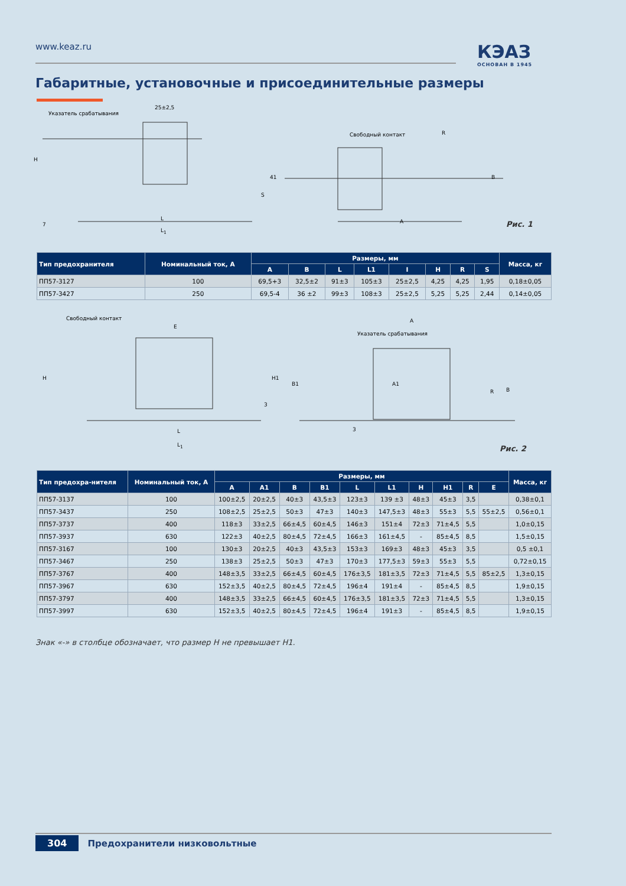www.keaz.ru КЭАЗ
ОСНОВАН В 1945
Габаритные, установочные и присоединительные размеры
Указатель срабатывания
25±2,5
Свободный контакт R
L
L<sub>1</sub>
A 7
H
41
S
B
Рис. 1
| Тип предохранителя | Номинальный ток, А | Размеры, мм | | | | | | | | Масса, кг |
| --- | --- | --- | --- | --- | --- | --- | --- | --- | --- | --- |
| | | A | B | L | L1 | I | H | R | S | |
| ПП57-3127 | 100 | 69,5+3 | 32,5±2 | 91±3 | 105±3 | 25±2,5 | 4,25 | 4,25 | 1,95 | 0,18±0,05 |
| ПП57-3427 | 250 | 69,5-4 | 36 ±2 | 99±3 | 108±3 | 25±2,5 | 5,25 | 5,25 | 2,44 | 0,14±0,05 |
Свободный контакт
E
A
Указатель срабатывания
H H1
B1 A1
R B
3
3 L
L<sub>1</sub>
Рис. 2
| Тип предохра-нителя | Номинальный ток, А | Размеры, мм | | | | | | | | | | Масса, кг |
| --- | --- | --- | --- | --- | --- | --- | --- | --- | --- | --- | --- | --- |
| | | A | A1 | B | B1 | L | L1 | H | H1 | R | E | |
| ПП57-3137 | 100 | 100±2,5 | 20±2,5 | 40±3 | 43,5±3 | 123±3 | 139 ±3 | 48±3 | 45±3 | 3,5 | | 0,38±0,1 |
| ПП57-3437 | 250 | 108±2,5 | 25±2,5 | 50±3 | 47±3 | 140±3 | 147,5±3 | 48±3 | 55±3 | 5,5 | 55±2,5 | 0,56±0,1 |
| ПП57-3737 | 400 | 118±3 | 33±2,5 | 66±4,5 | 60±4,5 | 146±3 | 151±4 | 72±3 | 71±4,5 | 5,5 | | 1,0±0,15 |
| ПП57-3937 | 630 | 122±3 | 40±2,5 | 80±4,5 | 72±4,5 | 166±3 | 161±4,5 | - | 85±4,5 | 8,5 | | 1,5±0,15 |
| ПП57-3167 | 100 | 130±3 | 20±2,5 | 40±3 | 43,5±3 | 153±3 | 169±3 | 48±3 | 45±3 | 3,5 | | 0,5 ±0,1 |
| ПП57-3467 | 250 | 138±3 | 25±2,5 | 50±3 | 47±3 | 170±3 | 177,5±3 | 59±3 | 55±3 | 5,5 | | 0,72±0,15 |
| ПП57-3767 | 400 | 148±3,5 | 33±2,5 | 66±4,5 | 60±4,5 | 176±3,5 | 181±3,5 | 72±3 | 71±4,5 | 5,5 | 85±2,5 | 1,3±0,15 |
| ПП57-3967 | 630 | 152±3,5 | 40±2,5 | 80±4,5 | 72±4,5 | 196±4 | 191±4 | - | 85±4,5 | 8,5 | | 1,9±0,15 |
| ПП57-3797 | 400 | 148±3,5 | 33±2,5 | 66±4,5 | 60±4,5 | 176±3,5 | 181±3,5 | 72±3 | 71±4,5 | 5,5 | | 1,3±0,15 |
| ПП57-3997 | 630 | 152±3,5 | 40±2,5 | 80±4,5 | 72±4,5 | 196±4 | 191±3 | - | 85±4,5 | 8,5 | | 1,9±0,15 |
Знак «-» в столбце обозначает, что размер H не превышает H1.
304 Предохранители низковольтные